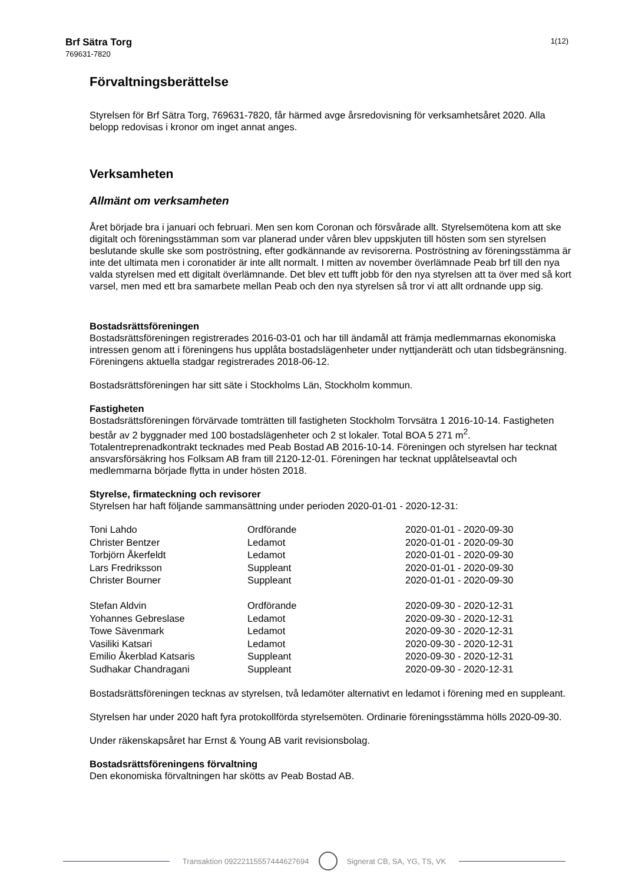Brf Sätra Torg
769631-7820
1(12)
Förvaltningsberättelse
Styrelsen för Brf Sätra Torg, 769631-7820, får härmed avge årsredovisning för verksamhetsåret 2020. Alla belopp redovisas i kronor om inget annat anges.
Verksamheten
Allmänt om verksamheten
Året började bra i januari och februari. Men sen kom Coronan och försvårade allt. Styrelsemötena kom att ske digitalt och föreningsstämman som var planerad under våren blev uppskjuten till hösten som sen styrelsen beslutande skulle ske som poströstning, efter godkännande av revisorerna. Poströstning av föreningsstämma är inte det ultimata men i coronatider är inte allt normalt. I mitten av november överlämnade Peab brf till den nya valda styrelsen med ett digitalt överlämnande. Det blev ett tufft jobb för den nya styrelsen att ta över med så kort varsel, men med ett bra samarbete mellan Peab och den nya styrelsen så tror vi att allt ordnande upp sig.
Bostadsrättsföreningen
Bostadsrättsföreningen registrerades 2016-03-01 och har till ändamål att främja medlemmarnas ekonomiska intressen genom att i föreningens hus upplåta bostadslägenheter under nyttjanderätt och utan tidsbegränsning. Föreningens aktuella stadgar registrerades 2018-06-12.
Bostadsrättsföreningen har sitt säte i Stockholms Län, Stockholm kommun.
Fastigheten
Bostadsrättsföreningen förvärvade tomträtten till fastigheten Stockholm Torvsätra 1 2016-10-14. Fastigheten består av 2 byggnader med 100 bostadslägenheter och 2 st lokaler. Total BOA 5 271 m<sup>2</sup>. Totalentreprenadkontrakt tecknades med Peab Bostad AB 2016-10-14. Föreningen och styrelsen har tecknat ansvarsförsäkring hos Folksam AB fram till 2120-12-01. Föreningen har tecknat upplåtelseavtal och medlemmarna började flytta in under hösten 2018.
Styrelse, firmateckning och revisorer
Styrelsen har haft följande sammansättning under perioden 2020-01-01 - 2020-12-31:
| Toni Lahdo | Ordförande | 2020-01-01 - 2020-09-30 |
| Christer Bentzer | Ledamot | 2020-01-01 - 2020-09-30 |
| Torbjörn Åkerfeldt | Ledamot | 2020-01-01 - 2020-09-30 |
| Lars Fredriksson | Suppleant | 2020-01-01 - 2020-09-30 |
| Christer Bourner | Suppleant | 2020-01-01 - 2020-09-30 |
| Stefan Aldvin | Ordförande | 2020-09-30 - 2020-12-31 |
| Yohannes Gebreslase | Ledamot | 2020-09-30 - 2020-12-31 |
| Towe Sävenmark | Ledamot | 2020-09-30 - 2020-12-31 |
| Vasiliki Katsari | Ledamot | 2020-09-30 - 2020-12-31 |
| Emilio Åkerblad Katsaris | Suppleant | 2020-09-30 - 2020-12-31 |
| Sudhakar Chandragani | Suppleant | 2020-09-30 - 2020-12-31 |
Bostadsrättsföreningen tecknas av styrelsen, två ledamöter alternativt en ledamot i förening med en suppleant.
Styrelsen har under 2020 haft fyra protokollförda styrelsemöten. Ordinarie föreningsstämma hölls 2020-09-30.
Under räkenskapsåret har Ernst & Young AB varit revisionsbolag.
Bostadsrättsföreningens förvaltning
Den ekonomiska förvaltningen har skötts av Peab Bostad AB.
Transaktion 09222115557444627694
Signerat CB, SA, YG, TS, VK